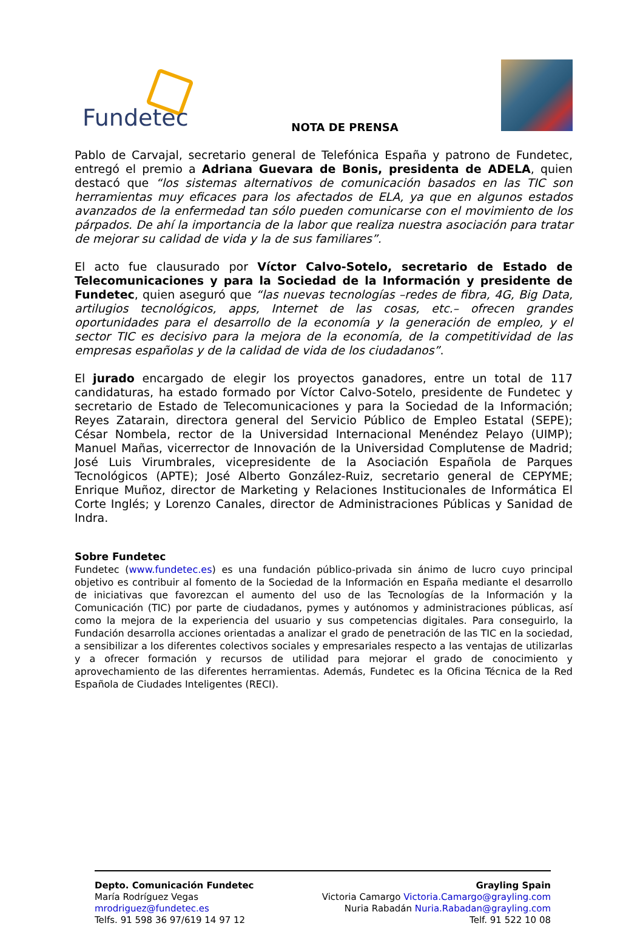Fundetec
NOTA DE PRENSA
Pablo de Carvajal, secretario general de Telefónica España y patrono de Fundetec, entregó el premio a Adriana Guevara de Bonis, presidenta de ADELA, quien destacó que “los sistemas alternativos de comunicación basados en las TIC son herramientas muy eficaces para los afectados de ELA, ya que en algunos estados avanzados de la enfermedad tan sólo pueden comunicarse con el movimiento de los párpados. De ahí la importancia de la labor que realiza nuestra asociación para tratar de mejorar su calidad de vida y la de sus familiares”.
El acto fue clausurado por Víctor Calvo-Sotelo, secretario de Estado de Telecomunicaciones y para la Sociedad de la Información y presidente de Fundetec, quien aseguró que “las nuevas tecnologías –redes de fibra, 4G, Big Data, artilugios tecnológicos, apps, Internet de las cosas, etc.– ofrecen grandes oportunidades para el desarrollo de la economía y la generación de empleo, y el sector TIC es decisivo para la mejora de la economía, de la competitividad de las empresas españolas y de la calidad de vida de los ciudadanos”.
El jurado encargado de elegir los proyectos ganadores, entre un total de 117 candidaturas, ha estado formado por Víctor Calvo-Sotelo, presidente de Fundetec y secretario de Estado de Telecomunicaciones y para la Sociedad de la Información; Reyes Zatarain, directora general del Servicio Público de Empleo Estatal (SEPE); César Nombela, rector de la Universidad Internacional Menéndez Pelayo (UIMP); Manuel Mañas, vicerrector de Innovación de la Universidad Complutense de Madrid; José Luis Virumbrales, vicepresidente de la Asociación Española de Parques Tecnológicos (APTE); José Alberto González-Ruiz, secretario general de CEPYME; Enrique Muñoz, director de Marketing y Relaciones Institucionales de Informática El Corte Inglés; y Lorenzo Canales, director de Administraciones Públicas y Sanidad de Indra.
Sobre Fundetec
Fundetec (www.fundetec.es) es una fundación público-privada sin ánimo de lucro cuyo principal objetivo es contribuir al fomento de la Sociedad de la Información en España mediante el desarrollo de iniciativas que favorezcan el aumento del uso de las Tecnologías de la Información y la Comunicación (TIC) por parte de ciudadanos, pymes y autónomos y administraciones públicas, así como la mejora de la experiencia del usuario y sus competencias digitales. Para conseguirlo, la Fundación desarrolla acciones orientadas a analizar el grado de penetración de las TIC en la sociedad, a sensibilizar a los diferentes colectivos sociales y empresariales respecto a las ventajas de utilizarlas y a ofrecer formación y recursos de utilidad para mejorar el grado de conocimiento y aprovechamiento de las diferentes herramientas. Además, Fundetec es la Oficina Técnica de la Red Española de Ciudades Inteligentes (RECI).
Depto. Comunicación Fundetec
María Rodríguez Vegas
mrodriguez@fundetec.es
Telfs. 91 598 36 97/619 14 97 12
Grayling Spain
Victoria Camargo Victoria.Camargo@grayling.com
Nuria Rabadán Nuria.Rabadan@grayling.com
Telf. 91 522 10 08